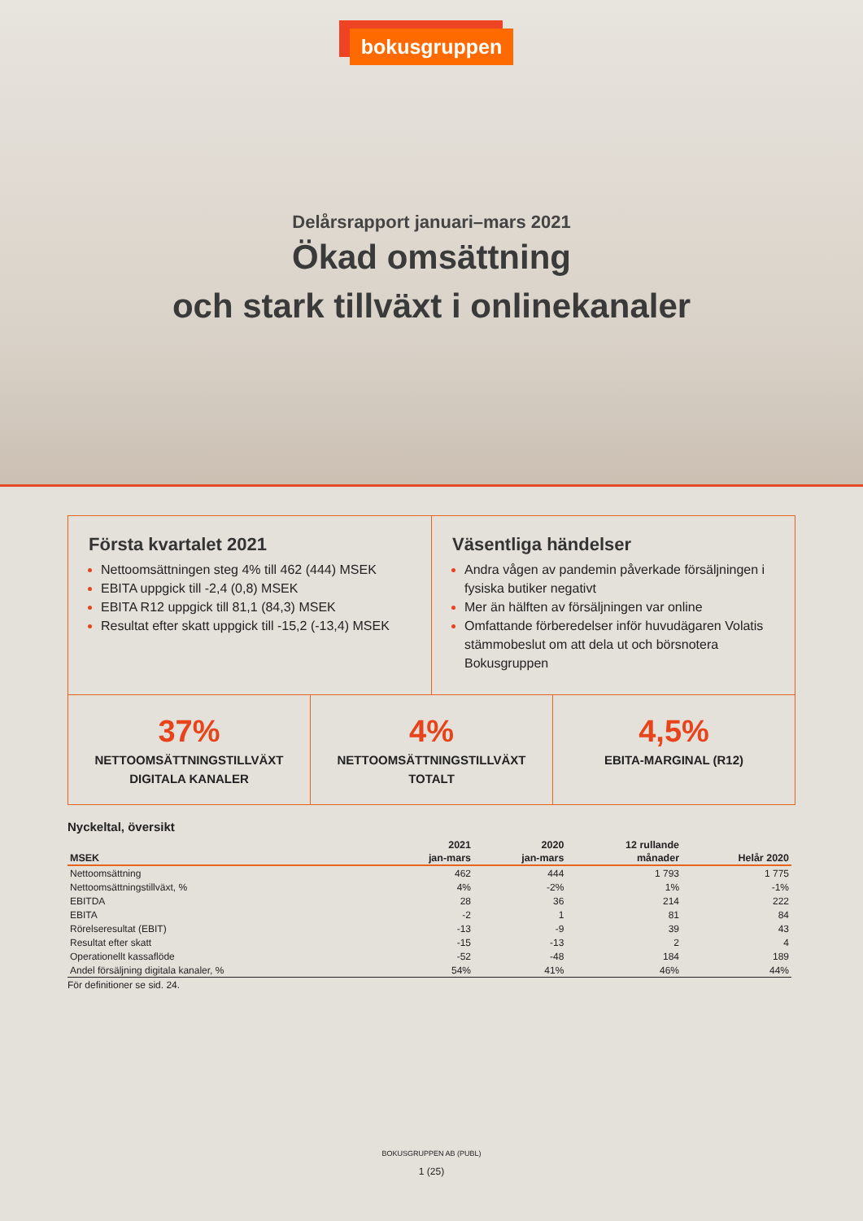bokusgruppen
Delårsrapport januari–mars 2021
Ökad omsättning
och stark tillväxt i onlinekanaler
Första kvartalet 2021
Nettoomsättningen steg 4% till 462 (444) MSEK
EBITA uppgick till -2,4 (0,8) MSEK
EBITA R12 uppgick till 81,1 (84,3) MSEK
Resultat efter skatt uppgick till -15,2 (-13,4) MSEK
Väsentliga händelser
Andra vågen av pandemin påverkade försäljningen i fysiska butiker negativt
Mer än hälften av försäljningen var online
Omfattande förberedelser inför huvudägaren Volatis stämmobeslut om att dela ut och börsnotera Bokusgruppen
37%
NETTOOMSÄTTNINGSTILLVÄXT
DIGITALA KANALER
4%
NETTOOMSÄTTNINGSTILLVÄXT
TOTALT
4,5%
EBITA-MARGINAL (R12)
Nyckeltal, översikt
| | 2021 | 2020 | 12 rullande | |
| --- | --- | --- | --- | --- |
| MSEK | jan-mars | jan-mars | månader | Helår 2020 |
| Nettoomsättning | 462 | 444 | 1 793 | 1 775 |
| Nettoomsättningstillväxt, % | 4% | -2% | 1% | -1% |
| EBITDA | 28 | 36 | 214 | 222 |
| EBITA | -2 | 1 | 81 | 84 |
| Rörelseresultat (EBIT) | -13 | -9 | 39 | 43 |
| Resultat efter skatt | -15 | -13 | 2 | 4 |
| Operationellt kassaflöde | -52 | -48 | 184 | 189 |
| Andel försäljning digitala kanaler, % | 54% | 41% | 46% | 44% |
För definitioner se sid. 24.
BOKUSGRUPPEN AB (PUBL)
1 (25)